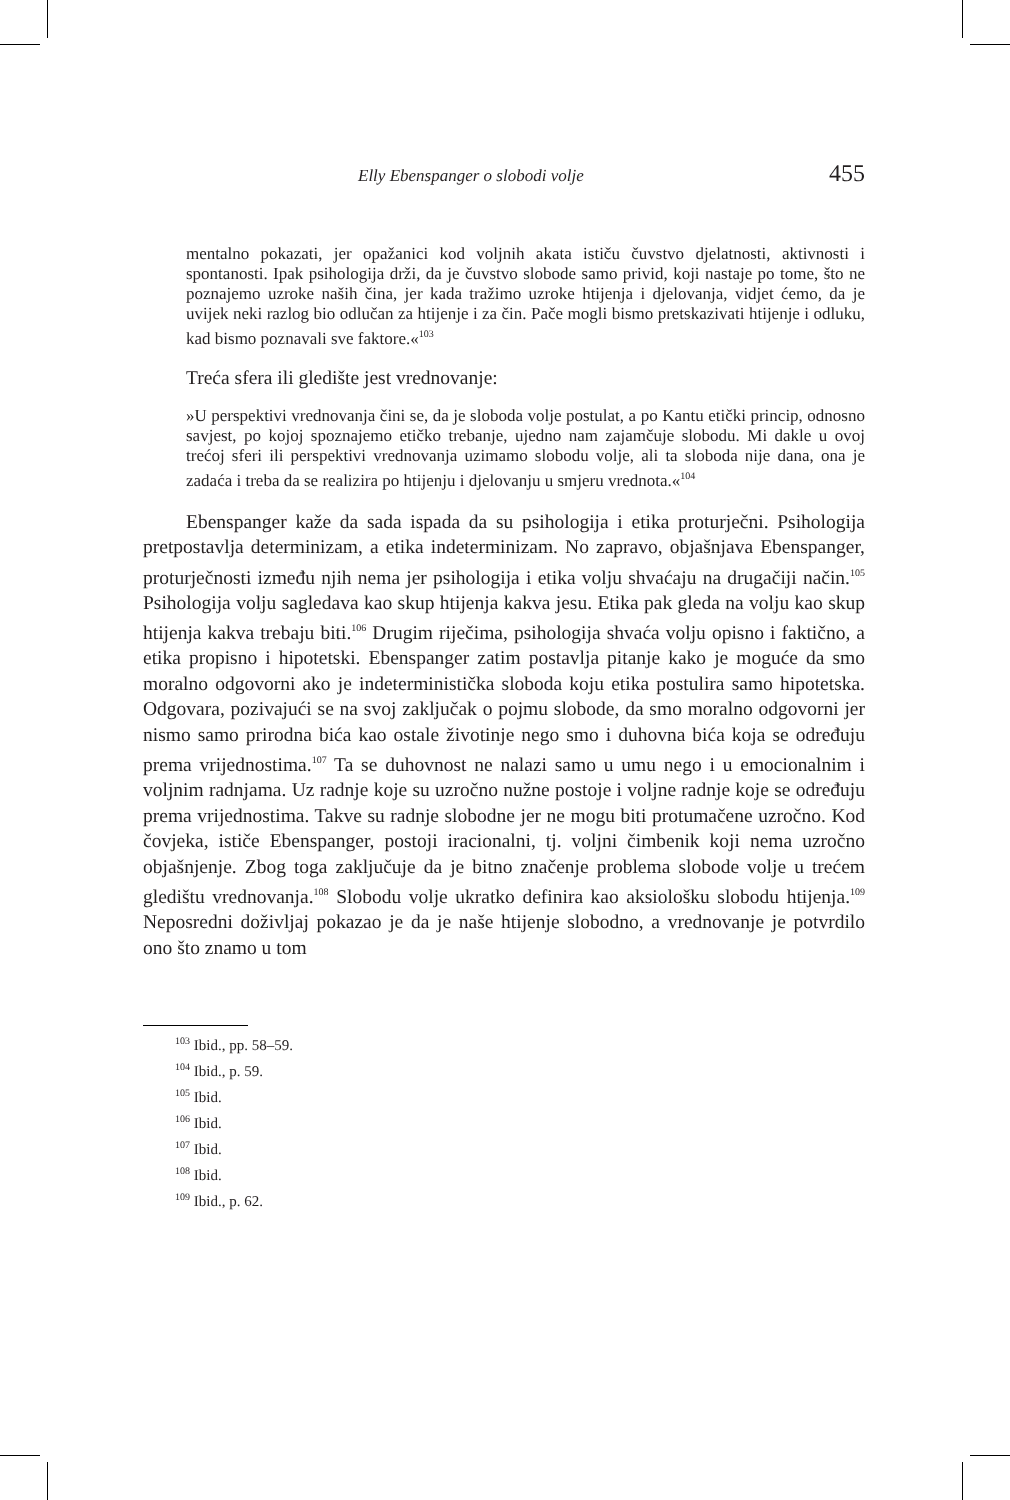Elly Ebenspanger o slobodi volje 455
mentalno pokazati, jer opažanici kod voljnih akata ističu čuvstvo djelatnosti, aktivnosti i spontanosti. Ipak psihologija drži, da je čuvstvo slobode samo privid, koji nastaje po tome, što ne poznajemo uzroke naših čina, jer kada tražimo uzroke htijenja i djelovanja, vidjet ćemo, da je uvijek neki razlog bio odlučan za htijenje i za čin. Pače mogli bismo pretskazivati htijenje i odluku, kad bismo poznavali sve faktore.«<sup>103</sup>
Treća sfera ili gledište jest vrednovanje:
»U perspektivi vrednovanja čini se, da je sloboda volje postulat, a po Kantu etički princip, odnosno savjest, po kojoj spoznajemo etičko trebanje, ujedno nam zajamčuje slobodu. Mi dakle u ovoj trećoj sferi ili perspektivi vrednovanja uzimamo slobodu volje, ali ta sloboda nije dana, ona je zadaća i treba da se realizira po htijenju i djelovanju u smjeru vrednota.«<sup>104</sup>
Ebenspanger kaže da sada ispada da su psihologija i etika proturječni. Psihologija pretpostavlja determinizam, a etika indeterminizam. No zapravo, objašnjava Ebenspanger, proturječnosti između njih nema jer psihologija i etika volju shvaćaju na drugačiji način.<sup>105</sup> Psihologija volju sagledava kao skup htijenja kakva jesu. Etika pak gleda na volju kao skup htijenja kakva trebaju biti.<sup>106</sup> Drugim riječima, psihologija shvaća volju opisno i faktično, a etika propisno i hipotetski. Ebenspanger zatim postavlja pitanje kako je moguće da smo moralno odgovorni ako je indeterministička sloboda koju etika postulira samo hipotetska. Odgovara, pozivajući se na svoj zaključak o pojmu slobode, da smo moralno odgovorni jer nismo samo prirodna bića kao ostale životinje nego smo i duhovna bića koja se određuju prema vrijednostima.<sup>107</sup> Ta se duhovnost ne nalazi samo u umu nego i u emocionalnim i voljnim radnjama. Uz radnje koje su uzročno nužne postoje i voljne radnje koje se određuju prema vrijednostima. Takve su radnje slobodne jer ne mogu biti protumačene uzročno. Kod čovjeka, ističe Ebenspanger, postoji iracionalni, tj. voljni čimbenik koji nema uzročno objašnjenje. Zbog toga zaključuje da je bitno značenje problema slobode volje u trećem gledištu vrednovanja.<sup>108</sup> Slobodu volje ukratko definira kao aksiološku slobodu htijenja.<sup>109</sup> Neposredni doživljaj pokazao je da je naše htijenje slobodno, a vrednovanje je potvrdilo ono što znamo u tom
<sup>103</sup> Ibid., pp. 58–59.
<sup>104</sup> Ibid., p. 59.
<sup>105</sup> Ibid.
<sup>106</sup> Ibid.
<sup>107</sup> Ibid.
<sup>108</sup> Ibid.
<sup>109</sup> Ibid., p. 62.